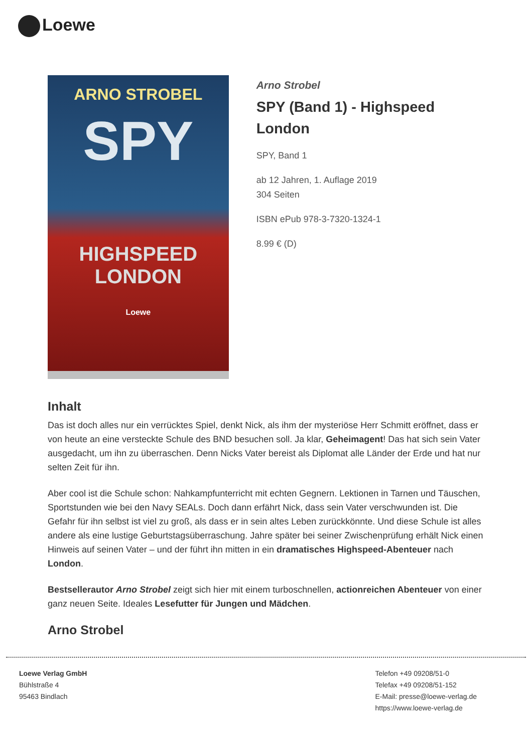Loewe
ARNO STROBEL
SPY
HIGHSPEED
LONDON
Loewe
Arno Strobel
SPY (Band 1) - Highspeed London
SPY, Band 1
ab 12 Jahren, 1. Auflage 2019
304 Seiten
ISBN ePub 978-3-7320-1324-1
8.99 € (D)
Inhalt
Das ist doch alles nur ein verrücktes Spiel, denkt Nick, als ihm der mysteriöse Herr Schmitt eröffnet, dass er von heute an eine versteckte Schule des BND besuchen soll. Ja klar, Geheimagent! Das hat sich sein Vater ausgedacht, um ihn zu überraschen. Denn Nicks Vater bereist als Diplomat alle Länder der Erde und hat nur selten Zeit für ihn.
Aber cool ist die Schule schon: Nahkampfunterricht mit echten Gegnern. Lektionen in Tarnen und Täuschen, Sportstunden wie bei den Navy SEALs. Doch dann erfährt Nick, dass sein Vater verschwunden ist. Die Gefahr für ihn selbst ist viel zu groß, als dass er in sein altes Leben zurückkönnte. Und diese Schule ist alles andere als eine lustige Geburtstagsüberraschung. Jahre später bei seiner Zwischenprüfung erhält Nick einen Hinweis auf seinen Vater – und der führt ihn mitten in ein dramatisches Highspeed-Abenteuer nach London.
Bestsellerautor Arno Strobel zeigt sich hier mit einem turboschnellen, actionreichen Abenteuer von einer ganz neuen Seite. Ideales Lesefutter für Jungen und Mädchen.
Arno Strobel
Loewe Verlag GmbH
Bühlstraße 4
95463 Bindlach
Telefon +49 09208/51-0
Telefax +49 09208/51-152
E-Mail: presse@loewe-verlag.de
https://www.loewe-verlag.de